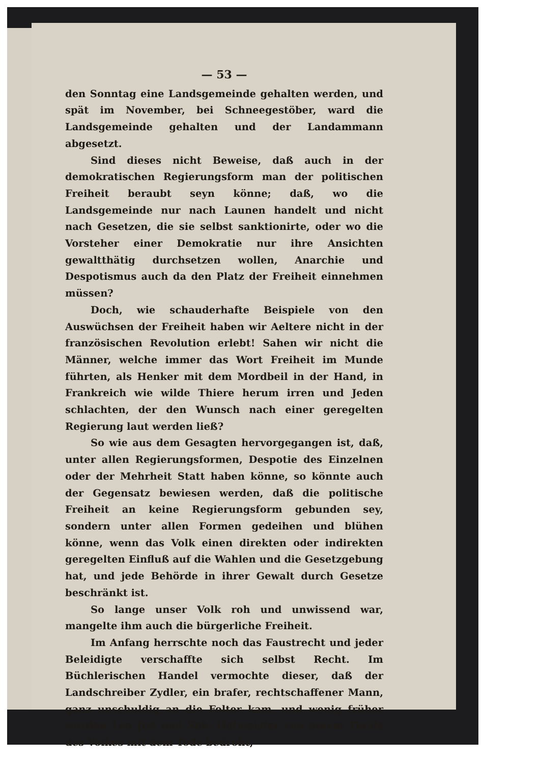— 53 —
den Sonntag eine Landsgemeinde gehalten werden, und spät im November, bei Schneegestöber, ward die Landsgemeinde gehalten und der Landammann abgesetzt.
Sind dieses nicht Beweise, daß auch in der demokratischen Regierungsform man der politischen Freiheit beraubt seyn könne; daß, wo die Landsgemeinde nur nach Launen handelt und nicht nach Gesetzen, die sie selbst sanktionirte, oder wo die Vorsteher einer Demokratie nur ihre Ansichten gewaltthätig durchsetzen wollen, Anarchie und Despotismus auch da den Platz der Freiheit einnehmen müssen?
Doch, wie schauderhafte Beispiele von den Auswüchsen der Freiheit haben wir Aeltere nicht in der französischen Revolution erlebt! Sahen wir nicht die Männer, welche immer das Wort Freiheit im Munde führten, als Henker mit dem Mordbeil in der Hand, in Frankreich wie wilde Thiere herum irren und Jeden schlachten, der den Wunsch nach einer geregelten Regierung laut werden ließ?
So wie aus dem Gesagten hervorgegangen ist, daß, unter allen Regierungsformen, Despotie des Einzelnen oder der Mehrheit Statt haben könne, so könnte auch der Gegensatz bewiesen werden, daß die politische Freiheit an keine Regierungsform gebunden sey, sondern unter allen Formen gedeihen und blühen könne, wenn das Volk einen direkten oder indirekten geregelten Einfluß auf die Wahlen und die Gesetzgebung hat, und jede Behörde in ihrer Gewalt durch Gesetze beschränkt ist.
So lange unser Volk roh und unwissend war, mangelte ihm auch die bürgerliche Freiheit.
Im Anfang herrschte noch das Faustrecht und jeder Beleidigte verschaffte sich selbst Recht. Im Büchlerischen Handel vermochte dieser, daß der Landschreiber Zydler, ein brafer, rechtschaffener Mann, ganz unschuldig an die Folter kam, und wenig früher wurden Leo Jud und Seb. Hofmeister von einem Theile des Volkes mit dem Tode bedroht,